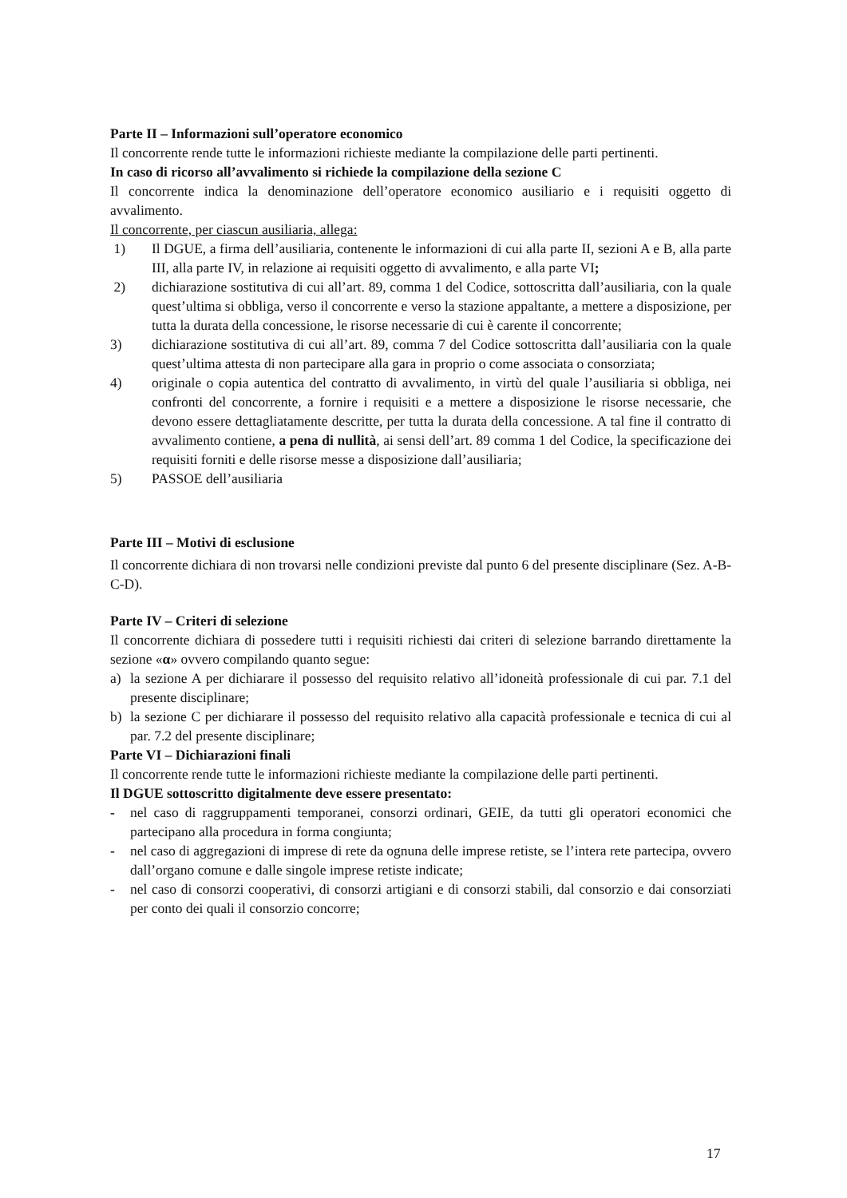Parte II – Informazioni sull’operatore economico
Il concorrente rende tutte le informazioni richieste mediante la compilazione delle parti pertinenti.
In caso di ricorso all’avvalimento si richiede la compilazione della sezione C
Il concorrente indica la denominazione dell’operatore economico ausiliario e i requisiti oggetto di avvalimento.
Il concorrente, per ciascun ausiliaria, allega:
1) Il DGUE, a firma dell’ausiliaria, contenente le informazioni di cui alla parte II, sezioni A e B, alla parte III, alla parte IV, in relazione ai requisiti oggetto di avvalimento, e alla parte VI;
2) dichiarazione sostitutiva di cui all’art. 89, comma 1 del Codice, sottoscritta dall’ausiliaria, con la quale quest’ultima si obbliga, verso il concorrente e verso la stazione appaltante, a mettere a disposizione, per tutta la durata della concessione, le risorse necessarie di cui è carente il concorrente;
3) dichiarazione sostitutiva di cui all’art. 89, comma 7 del Codice sottoscritta dall’ausiliaria con la quale quest’ultima attesta di non partecipare alla gara in proprio o come associata o consorziata;
4) originale o copia autentica del contratto di avvalimento, in virtù del quale l’ausiliaria si obbliga, nei confronti del concorrente, a fornire i requisiti e a mettere a disposizione le risorse necessarie, che devono essere dettagliatamente descritte, per tutta la durata della concessione. A tal fine il contratto di avvalimento contiene, a pena di nullità, ai sensi dell’art. 89 comma 1 del Codice, la specificazione dei requisiti forniti e delle risorse messe a disposizione dall’ausiliaria;
5) PASSOE dell’ausiliaria
Parte III – Motivi di esclusione
Il concorrente dichiara di non trovarsi nelle condizioni previste dal punto 6 del presente disciplinare (Sez. A-B-C-D).
Parte IV – Criteri di selezione
Il concorrente dichiara di possedere tutti i requisiti richiesti dai criteri di selezione barrando direttamente la sezione «α» ovvero compilando quanto segue:
a) la sezione A per dichiarare il possesso del requisito relativo all’idoneità professionale di cui par. 7.1 del presente disciplinare;
b) la sezione C per dichiarare il possesso del requisito relativo alla capacità professionale e tecnica di cui al par. 7.2 del presente disciplinare;
Parte VI – Dichiarazioni finali
Il concorrente rende tutte le informazioni richieste mediante la compilazione delle parti pertinenti.
Il DGUE sottoscritto digitalmente deve essere presentato:
- nel caso di raggruppamenti temporanei, consorzi ordinari, GEIE, da tutti gli operatori economici che partecipano alla procedura in forma congiunta;
- nel caso di aggregazioni di imprese di rete da ognuna delle imprese retiste, se l’intera rete partecipa, ovvero dall’organo comune e dalle singole imprese retiste indicate;
- nel caso di consorzi cooperativi, di consorzi artigiani e di consorzi stabili, dal consorzio e dai consorziati per conto dei quali il consorzio concorre;
17